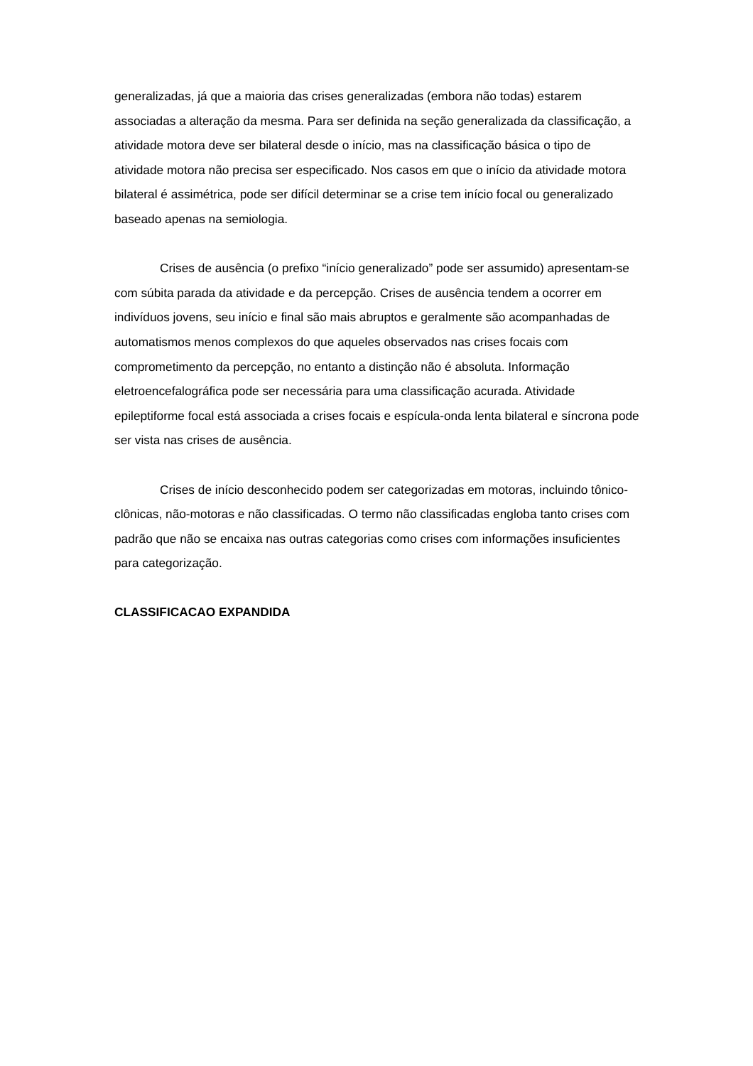generalizadas, já que a maioria das crises generalizadas (embora não todas) estarem associadas a alteração da mesma. Para ser definida na seção generalizada da classificação, a atividade motora deve ser bilateral desde o início, mas na classificação básica o tipo de atividade motora não precisa ser especificado. Nos casos em que o início da atividade motora bilateral é assimétrica, pode ser difícil determinar se a crise tem início focal ou generalizado baseado apenas na semiologia.
Crises de ausência (o prefixo “início generalizado” pode ser assumido) apresentam-se com súbita parada da atividade e da percepção. Crises de ausência tendem a ocorrer em indivíduos jovens, seu início e final são mais abruptos e geralmente são acompanhadas de automatismos menos complexos do que aqueles observados nas crises focais com comprometimento da percepção, no entanto a distinção não é absoluta. Informação eletroencefalográfica pode ser necessária para uma classificação acurada. Atividade epileptiforme focal está associada a crises focais e espícula-onda lenta bilateral e síncrona pode ser vista nas crises de ausência.
Crises de início desconhecido podem ser categorizadas em motoras, incluindo tônico-clônicas, não-motoras e não classificadas. O termo não classificadas engloba tanto crises com padrão que não se encaixa nas outras categorias como crises com informações insuficientes para categorização.
CLASSIFICACAO EXPANDIDA